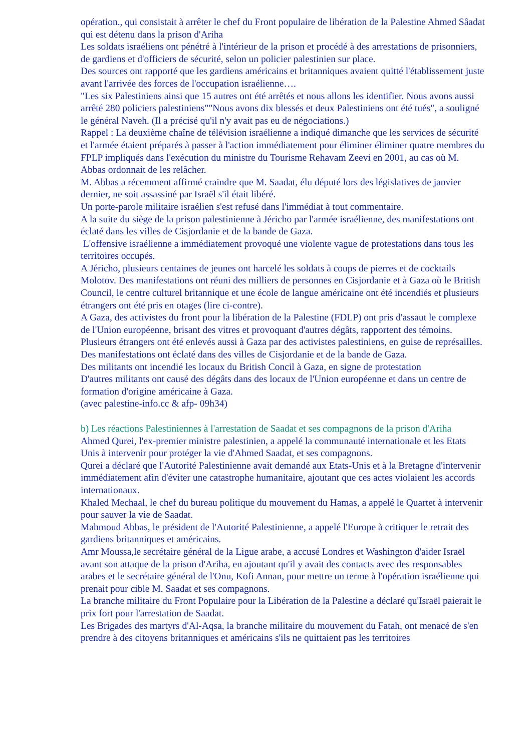opération., qui consistait à arrêter le chef du Front populaire de libération de la Palestine Ahmed Sâadat qui est détenu dans la prison d'Ariha
Les soldats israéliens ont pénétré à l'intérieur de la prison et procédé à des arrestations de prisonniers, de gardiens et d'officiers de sécurité, selon un policier palestinien sur place.
Des sources ont rapporté que les gardiens américains et britanniques avaient quitté l'établissement juste avant l'arrivée des forces de l'occupation israélienne….
"Les six Palestiniens ainsi que 15 autres ont été arrêtés et nous allons les identifier. Nous avons aussi arrêté 280 policiers palestiniens""Nous avons dix blessés et deux Palestiniens ont été tués", a souligné le général Naveh. (Il a précisé qu'il n'y avait pas eu de négociations.)
Rappel : La deuxième chaîne de télévision israélienne a indiqué dimanche que les services de sécurité et l'armée étaient préparés à passer à l'action immédiatement pour éliminer éliminer quatre membres du FPLP impliqués dans l'exécution du ministre du Tourisme Rehavam Zeevi en 2001, au cas où M. Abbas ordonnait de les relâcher.
M. Abbas a récemment affirmé craindre que M. Saadat, élu député lors des législatives de janvier dernier, ne soit assassiné par Israël s'il était libéré.
Un porte-parole militaire israélien s'est refusé dans l'immédiat à tout commentaire.
A la suite du siège de la prison palestinienne à Jéricho par l'armée israélienne, des manifestations ont éclaté dans les villes de Cisjordanie et de la bande de Gaza.
L'offensive israélienne a immédiatement provoqué une violente vague de protestations dans tous les territoires occupés.
A Jéricho, plusieurs centaines de jeunes ont harcelé les soldats à coups de pierres et de cocktails Molotov. Des manifestations ont réuni des milliers de personnes en Cisjordanie et à Gaza où le British Council, le centre culturel britannique et une école de langue américaine ont été incendiés et plusieurs étrangers ont été pris en otages (lire ci-contre).
A Gaza, des activistes du front pour la libération de la Palestine (FDLP) ont pris d'assaut le complexe de l'Union européenne, brisant des vitres et provoquant d'autres dégâts, rapportent des témoins.
Plusieurs étrangers ont été enlevés aussi à Gaza par des activistes palestiniens, en guise de représailles.
Des manifestations ont éclaté dans des villes de Cisjordanie et de la bande de Gaza.
Des militants ont incendié les locaux du British Concil à Gaza, en signe de protestation
D'autres militants ont causé des dégâts dans des locaux de l'Union européenne et dans un centre de formation d'origine américaine à Gaza.
(avec palestine-info.cc & afp- 09h34)
b) Les réactions Palestiniennes à l'arrestation de Saadat et ses compagnons de la prison d'Ariha
Ahmed Qurei, l'ex-premier ministre palestinien, a appelé la communauté internationale et les Etats Unis à intervenir pour protéger la vie d'Ahmed Saadat, et ses compagnons.
Qurei a déclaré que l'Autorité Palestinienne avait demandé aux Etats-Unis et à la Bretagne d'intervenir immédiatement afin d'éviter une catastrophe humanitaire, ajoutant que ces actes violaient les accords internationaux.
Khaled Mechaal, le chef du bureau politique du mouvement du Hamas, a appelé le Quartet à intervenir pour sauver la vie de Saadat.
Mahmoud Abbas, le président de l'Autorité Palestinienne, a appelé l'Europe à critiquer le retrait des gardiens britanniques et américains.
Amr Moussa,le secrétaire général de la Ligue arabe, a accusé Londres et Washington d'aider Israël avant son attaque de la prison d'Ariha, en ajoutant qu'il y avait des contacts avec des responsables arabes et le secrétaire général de l'Onu, Kofi Annan, pour mettre un terme à l'opération israélienne qui prenait pour cible M. Saadat et ses compagnons.
La branche militaire du Front Populaire pour la Libération de la Palestine a déclaré qu'Israël paierait le prix fort pour l'arrestation de Saadat.
Les Brigades des martyrs d'Al-Aqsa, la branche militaire du mouvement du Fatah, ont menacé de s'en prendre à des citoyens britanniques et américains s'ils ne quittaient pas les territoires